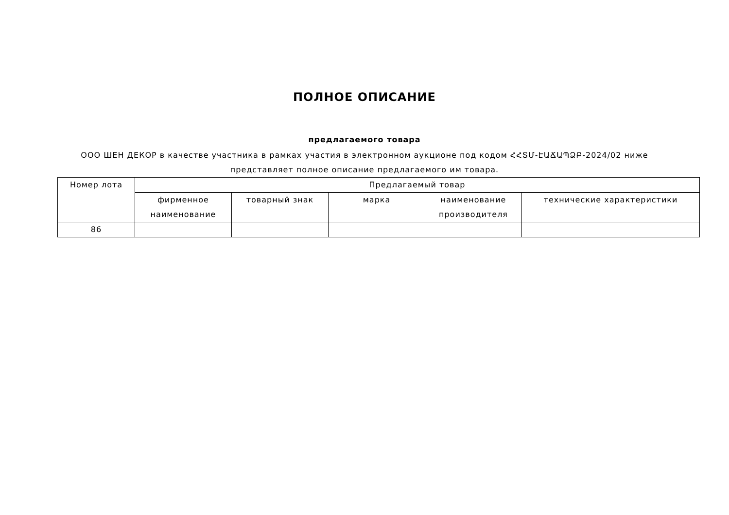ПОЛНОЕ ОПИСАНИЕ
предлагаемого товара
ООО ШЕН ДЕКОР в качестве участника в рамках участия в электронном аукционе под кодом ՀՀՏՄ-ԷԱՃԱՊՁԲ-2024/02 ниже представляет полное описание предлагаемого им товара.
| Номер лота | Предлагаемый товар | | | | |
| --- | --- | --- | --- | --- | --- |
| | фирменное наименование | товарный знак | марка | наименование производителя | технические характеристики |
| 86 | | | | | |